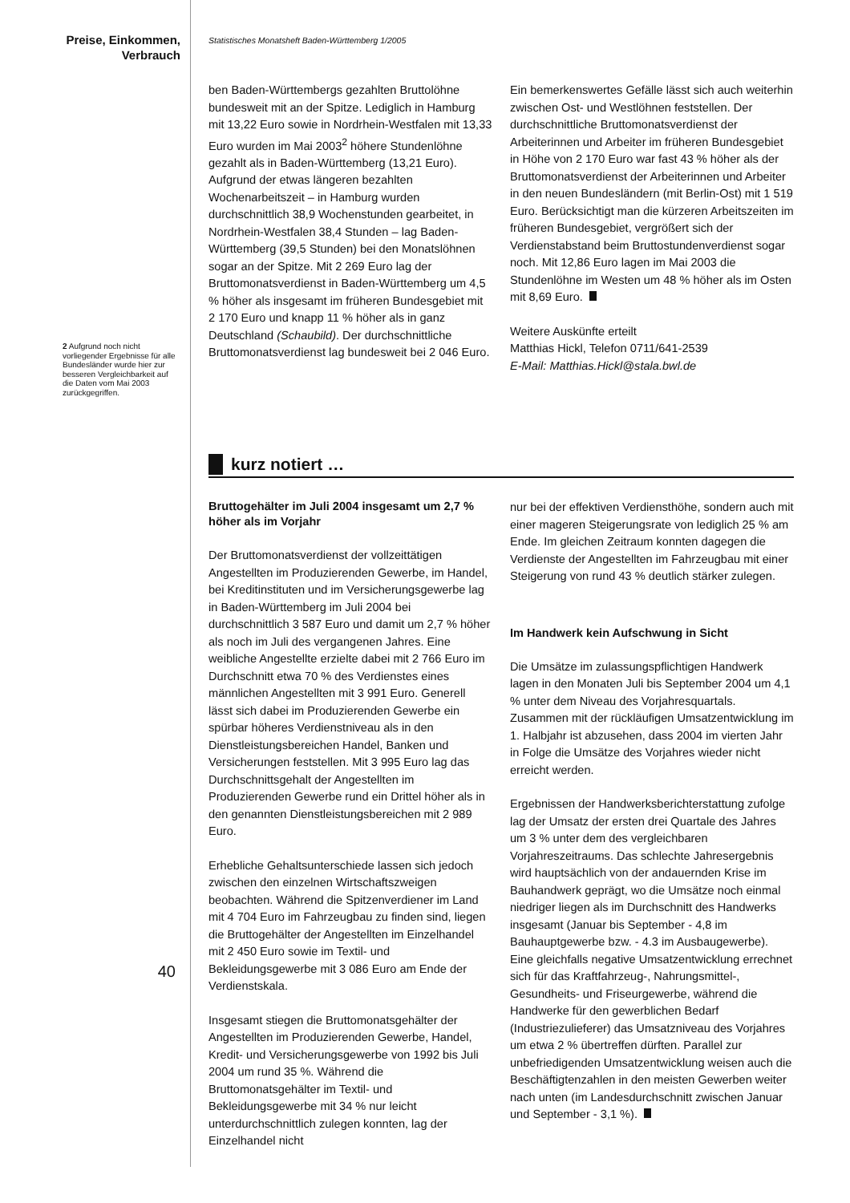Preise, Einkommen,
Verbrauch
2 Aufgrund noch nicht vorliegender Ergebnisse für alle Bundesländer wurde hier zur besseren Vergleichbarkeit auf die Daten vom Mai 2003 zurückgegriffen.
40
Statistisches Monatsheft Baden-Württemberg 1/2005
ben Baden-Württembergs gezahlten Bruttolöhne bundesweit mit an der Spitze. Lediglich in Hamburg mit 13,22 Euro sowie in Nordrhein-Westfalen mit 13,33 Euro wurden im Mai 2003<sup>2</sup> höhere Stundenlöhne gezahlt als in Baden-Württemberg (13,21 Euro). Aufgrund der etwas längeren bezahlten Wochenarbeitszeit – in Hamburg wurden durchschnittlich 38,9 Wochenstunden gearbeitet, in Nordrhein-Westfalen 38,4 Stunden – lag Baden-Württemberg (39,5 Stunden) bei den Monatslöhnen sogar an der Spitze. Mit 2 269 Euro lag der Bruttomonatsverdienst in Baden-Württemberg um 4,5 % höher als insgesamt im früheren Bundesgebiet mit 2 170 Euro und knapp 11 % höher als in ganz Deutschland (Schaubild). Der durchschnittliche Bruttomonatsverdienst lag bundesweit bei 2 046 Euro.
Ein bemerkenswertes Gefälle lässt sich auch weiterhin zwischen Ost- und Westlöhnen feststellen. Der durchschnittliche Bruttomonatsverdienst der Arbeiterinnen und Arbeiter im früheren Bundesgebiet in Höhe von 2 170 Euro war fast 43 % höher als der Bruttomonatsverdienst der Arbeiterinnen und Arbeiter in den neuen Bundesländern (mit Berlin-Ost) mit 1 519 Euro. Berücksichtigt man die kürzeren Arbeitszeiten im früheren Bundesgebiet, vergrößert sich der Verdienstabstand beim Bruttostundenverdienst sogar noch. Mit 12,86 Euro lagen im Mai 2003 die Stundenlöhne im Westen um 48 % höher als im Osten mit 8,69 Euro.
Weitere Auskünfte erteilt
Matthias Hickl, Telefon 0711/641-2539
E-Mail: Matthias.Hickl@stala.bwl.de
kurz notiert …
Bruttogehälter im Juli 2004 insgesamt um 2,7 % höher als im Vorjahr
Der Bruttomonatsverdienst der vollzeittätigen Angestellten im Produzierenden Gewerbe, im Handel, bei Kreditinstituten und im Versicherungsgewerbe lag in Baden-Württemberg im Juli 2004 bei durchschnittlich 3 587 Euro und damit um 2,7 % höher als noch im Juli des vergangenen Jahres. Eine weibliche Angestellte erzielte dabei mit 2 766 Euro im Durchschnitt etwa 70 % des Verdienstes eines männlichen Angestellten mit 3 991 Euro. Generell lässt sich dabei im Produzierenden Gewerbe ein spürbar höheres Verdienstniveau als in den Dienstleistungsbereichen Handel, Banken und Versicherungen feststellen. Mit 3 995 Euro lag das Durchschnittsgehalt der Angestellten im Produzierenden Gewerbe rund ein Drittel höher als in den genannten Dienstleistungsbereichen mit 2 989 Euro.
Erhebliche Gehaltsunterschiede lassen sich jedoch zwischen den einzelnen Wirtschaftszweigen beobachten. Während die Spitzenverdiener im Land mit 4 704 Euro im Fahrzeugbau zu finden sind, liegen die Bruttogehälter der Angestellten im Einzelhandel mit 2 450 Euro sowie im Textil- und Bekleidungsgewerbe mit 3 086 Euro am Ende der Verdienstskala.
Insgesamt stiegen die Bruttomonatsgehälter der Angestellten im Produzierenden Gewerbe, Handel, Kredit- und Versicherungsgewerbe von 1992 bis Juli 2004 um rund 35 %. Während die Bruttomonatsgehälter im Textil- und Bekleidungsgewerbe mit 34 % nur leicht unterdurchschnittlich zulegen konnten, lag der Einzelhandel nicht
nur bei der effektiven Verdiensthöhe, sondern auch mit einer mageren Steigerungsrate von lediglich 25 % am Ende. Im gleichen Zeitraum konnten dagegen die Verdienste der Angestellten im Fahrzeugbau mit einer Steigerung von rund 43 % deutlich stärker zulegen.
Im Handwerk kein Aufschwung in Sicht
Die Umsätze im zulassungspflichtigen Handwerk lagen in den Monaten Juli bis September 2004 um 4,1 % unter dem Niveau des Vorjahresquartals. Zusammen mit der rückläufigen Umsatzentwicklung im 1. Halbjahr ist abzusehen, dass 2004 im vierten Jahr in Folge die Umsätze des Vorjahres wieder nicht erreicht werden.
Ergebnissen der Handwerksberichterstattung zufolge lag der Umsatz der ersten drei Quartale des Jahres um 3 % unter dem des vergleichbaren Vorjahreszeitraums. Das schlechte Jahresergebnis wird hauptsächlich von der andauernden Krise im Bauhandwerk geprägt, wo die Umsätze noch einmal niedriger liegen als im Durchschnitt des Handwerks insgesamt (Januar bis September - 4,8 im Bauhauptgewerbe bzw. - 4.3 im Ausbaugewerbe). Eine gleichfalls negative Umsatzentwicklung errechnet sich für das Kraftfahrzeug-, Nahrungsmittel-, Gesundheits- und Friseurgewerbe, während die Handwerke für den gewerblichen Bedarf (Industriezulieferer) das Umsatzniveau des Vorjahres um etwa 2 % übertreffen dürften. Parallel zur unbefriedigenden Umsatzentwicklung weisen auch die Beschäftigtenzahlen in den meisten Gewerben weiter nach unten (im Landesdurchschnitt zwischen Januar und September - 3,1 %).